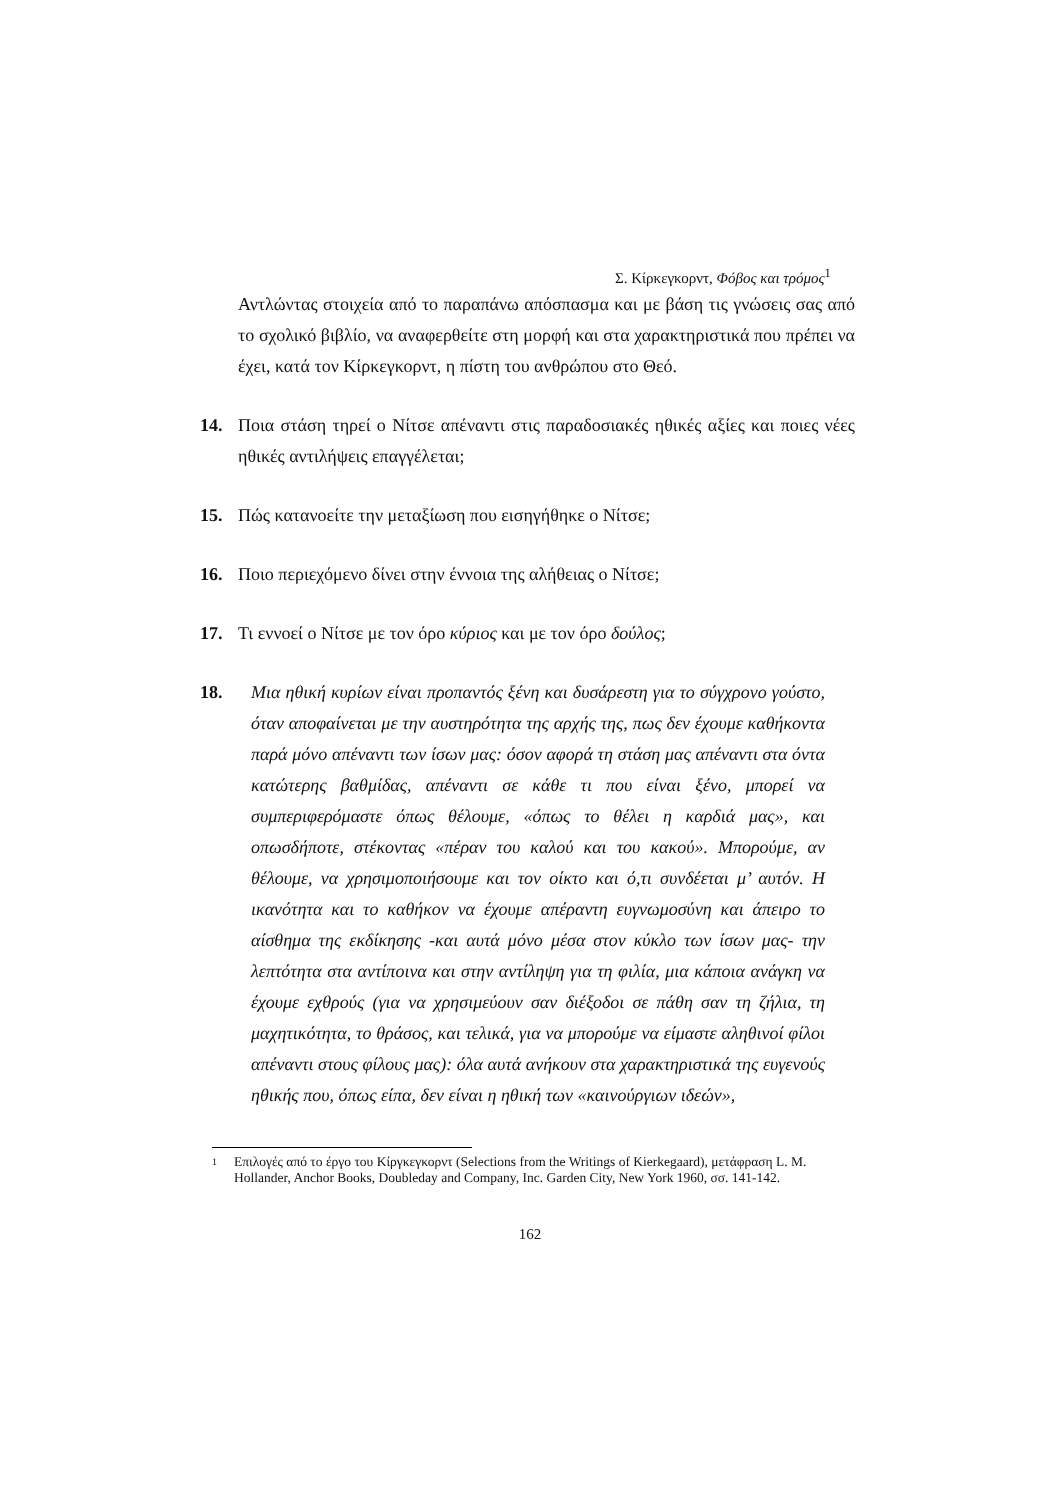Σ. Κίρκεγκορντ, Φόβος και τρόμος<sup>1</sup>
Αντλώντας στοιχεία από το παραπάνω απόσπασμα και με βάση τις γνώσεις σας από το σχολικό βιβλίο, να αναφερθείτε στη μορφή και στα χαρακτηριστικά που πρέπει να έχει, κατά τον Κίρκεγκορντ, η πίστη του ανθρώπου στο Θεό.
14. Ποια στάση τηρεί ο Νίτσε απέναντι στις παραδοσιακές ηθικές αξίες και ποιες νέες ηθικές αντιλήψεις επαγγέλεται;
15. Πώς κατανοείτε την μεταξίωση που εισηγήθηκε ο Νίτσε;
16. Ποιο περιεχόμενο δίνει στην έννοια της αλήθειας ο Νίτσε;
17. Τι εννοεί ο Νίτσε με τον όρο κύριος και με τον όρο δούλος;
18. Μια ηθική κυρίων είναι προπαντός ξένη και δυσάρεστη για το σύγχρονο γούστο, όταν αποφαίνεται με την αυστηρότητα της αρχής της, πως δεν έχουμε καθήκοντα παρά μόνο απέναντι των ίσων μας: όσον αφορά τη στάση μας απέναντι στα όντα κατώτερης βαθμίδας, απέναντι σε κάθε τι που είναι ξένο, μπορεί να συμπεριφερόμαστε όπως θέλουμε, «όπως το θέλει η καρδιά μας», και οπωσδήποτε, στέκοντας «πέραν του καλού και του κακού». Μπορούμε, αν θέλουμε, να χρησιμοποιήσουμε και τον οίκτο και ό,τι συνδέεται μ’ αυτόν. Η ικανότητα και το καθήκον να έχουμε απέραντη ευγνωμοσύνη και άπειρο το αίσθημα της εκδίκησης -και αυτά μόνο μέσα στον κύκλο των ίσων μας- την λεπτότητα στα αντίποινα και στην αντίληψη για τη φιλία, μια κάποια ανάγκη να έχουμε εχθρούς (για να χρησιμεύουν σαν διέξοδοι σε πάθη σαν τη ζήλια, τη μαχητικότητα, το θράσος, και τελικά, για να μπορούμε να είμαστε αληθινοί φίλοι απέναντι στους φίλους μας): όλα αυτά ανήκουν στα χαρακτηριστικά της ευγενούς ηθικής που, όπως είπα, δεν είναι η ηθική των «καινούργιων ιδεών»,
1 Επιλογές από το έργο του Κίργκεγκορντ (Selections from the Writings of Kierkegaard), μετάφραση L. M. Hollander, Anchor Books, Doubleday and Company, Inc. Garden City, New York 1960, σσ. 141-142.
162